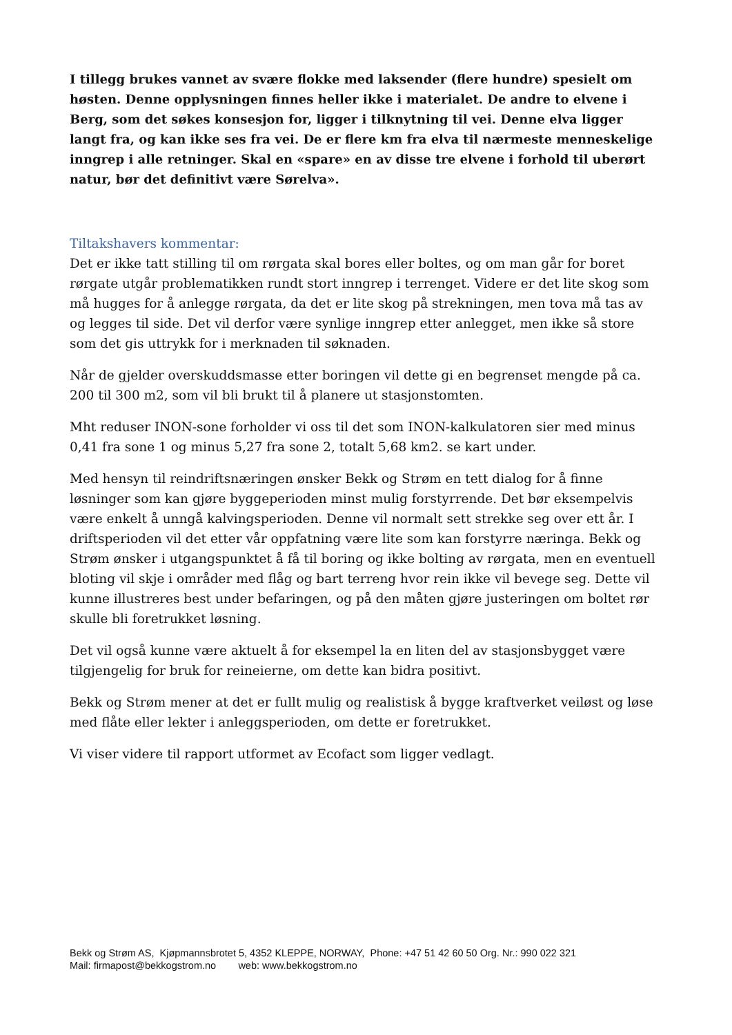I tillegg brukes vannet av svære flokke med laksender (flere hundre) spesielt om høsten. Denne opplysningen finnes heller ikke i materialet. De andre to elvene i Berg, som det søkes konsesjon for, ligger i tilknytning til vei. Denne elva ligger langt fra, og kan ikke ses fra vei. De er flere km fra elva til nærmeste menneskelige inngrep i alle retninger. Skal en «spare» en av disse tre elvene i forhold til uberørt natur, bør det definitivt være Sørelva».
Tiltakshavers kommentar:
Det er ikke tatt stilling til om rørgata skal bores eller boltes, og om man går for boret rørgate utgår problematikken rundt stort inngrep i terrenget. Videre er det lite skog som må hugges for å anlegge rørgata, da det er lite skog på strekningen, men tova må tas av og legges til side. Det vil derfor være synlige inngrep etter anlegget, men ikke så store som det gis uttrykk for i merknaden til søknaden.
Når de gjelder overskuddsmasse etter boringen vil dette gi en begrenset mengde på ca. 200 til 300 m2, som vil bli brukt til å planere ut stasjonstomten.
Mht reduser INON-sone forholder vi oss til det som INON-kalkulatoren sier med minus 0,41 fra sone 1 og minus 5,27 fra sone 2, totalt 5,68 km2. se kart under.
Med hensyn til reindriftsnæringen ønsker Bekk og Strøm en tett dialog for å finne løsninger som kan gjøre byggeperioden minst mulig forstyrrende. Det bør eksempelvis være enkelt å unngå kalvingsperioden. Denne vil normalt sett strekke seg over ett år. I driftsperioden vil det etter vår oppfatning være lite som kan forstyrre næringa. Bekk og Strøm ønsker i utgangspunktet å få til boring og ikke bolting av rørgata, men en eventuell bloting vil skje i områder med flåg og bart terreng hvor rein ikke vil bevege seg. Dette vil kunne illustreres best under befaringen, og på den måten gjøre justeringen om boltet rør skulle bli foretrukket løsning.
Det vil også kunne være aktuelt å for eksempel la en liten del av stasjonsbygget være tilgjengelig for bruk for reineierne, om dette kan bidra positivt.
Bekk og Strøm mener at det er fullt mulig og realistisk å bygge kraftverket veiløst og løse med flåte eller lekter i anleggsperioden, om dette er foretrukket.
Vi viser videre til rapport utformet av Ecofact som ligger vedlagt.
Bekk og Strøm AS, Kjøpmannsbrotet 5, 4352 KLEPPE, NORWAY, Phone: +47 51 42 60 50 Org. Nr.: 990 022 321
Mail: firmapost@bekkogstrom.no web: www.bekkogstrom.no